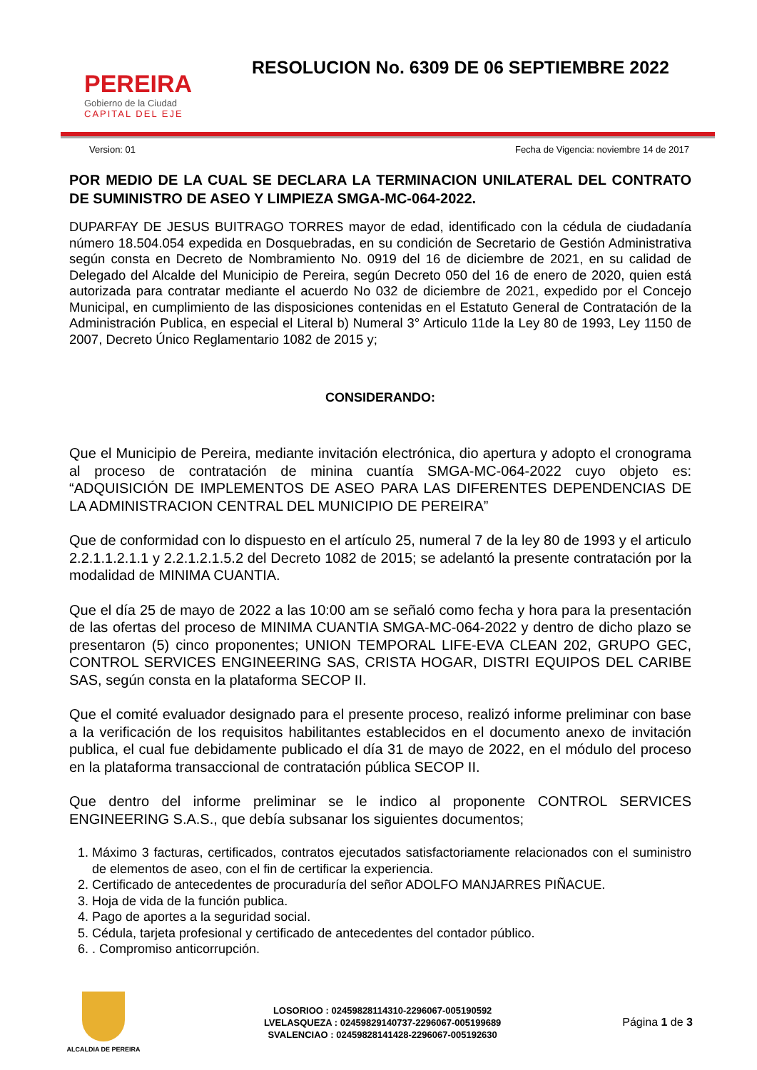PEREIRA
Gobierno de la Ciudad
CAPITAL DEL EJE
RESOLUCION No. 6309 DE 06 SEPTIEMBRE 2022
Version: 01 Fecha de Vigencia: noviembre 14 de 2017
POR MEDIO DE LA CUAL SE DECLARA LA TERMINACION UNILATERAL DEL CONTRATO DE SUMINISTRO DE ASEO Y LIMPIEZA SMGA-MC-064-2022.
DUPARFAY DE JESUS BUITRAGO TORRES mayor de edad, identificado con la cédula de ciudadanía número 18.504.054 expedida en Dosquebradas, en su condición de Secretario de Gestión Administrativa según consta en Decreto de Nombramiento No. 0919 del 16 de diciembre de 2021, en su calidad de Delegado del Alcalde del Municipio de Pereira, según Decreto 050 del 16 de enero de 2020, quien está autorizada para contratar mediante el acuerdo No 032 de diciembre de 2021, expedido por el Concejo Municipal, en cumplimiento de las disposiciones contenidas en el Estatuto General de Contratación de la Administración Publica, en especial el Literal b) Numeral 3° Articulo 11de la Ley 80 de 1993, Ley 1150 de 2007, Decreto Único Reglamentario 1082 de 2015 y;
CONSIDERANDO:
Que el Municipio de Pereira, mediante invitación electrónica, dio apertura y adopto el cronograma al proceso de contratación de minina cuantía SMGA-MC-064-2022 cuyo objeto es: “ADQUISICIÓN DE IMPLEMENTOS DE ASEO PARA LAS DIFERENTES DEPENDENCIAS DE LA ADMINISTRACION CENTRAL DEL MUNICIPIO DE PEREIRA”
Que de conformidad con lo dispuesto en el artículo 25, numeral 7 de la ley 80 de 1993 y el articulo 2.2.1.1.2.1.1 y 2.2.1.2.1.5.2 del Decreto 1082 de 2015; se adelantó la presente contratación por la modalidad de MINIMA CUANTIA.
Que el día 25 de mayo de 2022 a las 10:00 am se señaló como fecha y hora para la presentación de las ofertas del proceso de MINIMA CUANTIA SMGA-MC-064-2022 y dentro de dicho plazo se presentaron (5) cinco proponentes; UNION TEMPORAL LIFE-EVA CLEAN 202, GRUPO GEC, CONTROL SERVICES ENGINEERING SAS, CRISTA HOGAR, DISTRI EQUIPOS DEL CARIBE SAS, según consta en la plataforma SECOP II.
Que el comité evaluador designado para el presente proceso, realizó informe preliminar con base a la verificación de los requisitos habilitantes establecidos en el documento anexo de invitación publica, el cual fue debidamente publicado el día 31 de mayo de 2022, en el módulo del proceso en la plataforma transaccional de contratación pública SECOP II.
Que dentro del informe preliminar se le indico al proponente CONTROL SERVICES ENGINEERING S.A.S., que debía subsanar los siguientes documentos;
1. Máximo 3 facturas, certificados, contratos ejecutados satisfactoriamente relacionados con el suministro de elementos de aseo, con el fin de certificar la experiencia.
2. Certificado de antecedentes de procuraduría del señor ADOLFO MANJARRES PIÑACUE.
3. Hoja de vida de la función publica.
4. Pago de aportes a la seguridad social.
5. Cédula, tarjeta profesional y certificado de antecedentes del contador público.
6. . Compromiso anticorrupción.
ALCALDIA DE PEREIRA
LOSORIOO : 02459828114310-2296067-005190592
LVELASQUEZA : 02459829140737-2296067-005199689
SVALENCIAO : 02459828141428-2296067-005192630
Página 1 de 3